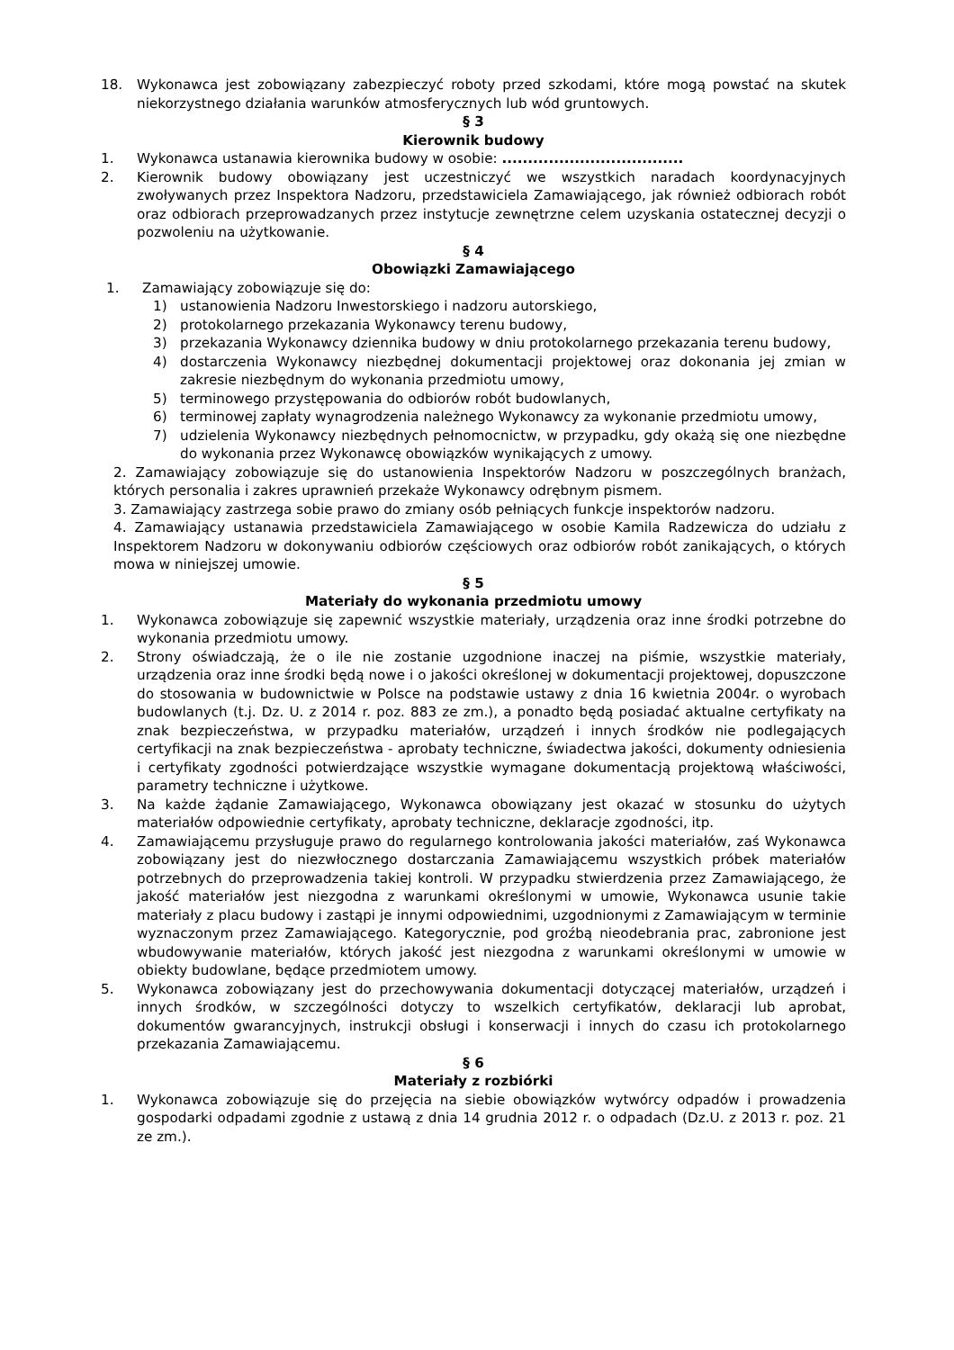18. Wykonawca jest zobowiązany zabezpieczyć roboty przed szkodami, które mogą powstać na skutek niekorzystnego działania warunków atmosferycznych lub wód gruntowych.
§ 3
Kierownik budowy
1. Wykonawca ustanawia kierownika budowy w osobie: ...................................
2. Kierownik budowy obowiązany jest uczestniczyć we wszystkich naradach koordynacyjnych zwoływanych przez Inspektora Nadzoru, przedstawiciela Zamawiającego, jak również odbiorach robót oraz odbiorach przeprowadzanych przez instytucje zewnętrzne celem uzyskania ostatecznej decyzji o pozwoleniu na użytkowanie.
§ 4
Obowiązki Zamawiającego
1. Zamawiający zobowiązuje się do:
1) ustanowienia Nadzoru Inwestorskiego i nadzoru autorskiego,
2) protokolarnego przekazania Wykonawcy terenu budowy,
3) przekazania Wykonawcy dziennika budowy w dniu protokolarnego przekazania terenu budowy,
4) dostarczenia Wykonawcy niezbędnej dokumentacji projektowej oraz dokonania jej zmian w zakresie niezbędnym do wykonania przedmiotu umowy,
5) terminowego przystępowania do odbiorów robót budowlanych,
6) terminowej zapłaty wynagrodzenia należnego Wykonawcy za wykonanie przedmiotu umowy,
7) udzielenia Wykonawcy niezbędnych pełnomocnictw, w przypadku, gdy okażą się one niezbędne do wykonania przez Wykonawcę obowiązków wynikających z umowy.
2. Zamawiający zobowiązuje się do ustanowienia Inspektorów Nadzoru w poszczególnych branżach, których personalia i zakres uprawnień przekaże Wykonawcy odrębnym pismem.
3. Zamawiający zastrzega sobie prawo do zmiany osób pełniących funkcje inspektorów nadzoru.
4. Zamawiający ustanawia przedstawiciela Zamawiającego w osobie Kamila Radzewicza do udziału z Inspektorem Nadzoru w dokonywaniu odbiorów częściowych oraz odbiorów robót zanikających, o których mowa w niniejszej umowie.
§ 5
Materiały do wykonania przedmiotu umowy
1. Wykonawca zobowiązuje się zapewnić wszystkie materiały, urządzenia oraz inne środki potrzebne do wykonania przedmiotu umowy.
2. Strony oświadczają, że o ile nie zostanie uzgodnione inaczej na piśmie, wszystkie materiały, urządzenia oraz inne środki będą nowe i o jakości określonej w dokumentacji projektowej, dopuszczone do stosowania w budownictwie w Polsce na podstawie ustawy z dnia 16 kwietnia 2004r. o wyrobach budowlanych (t.j. Dz. U. z 2014 r. poz. 883 ze zm.), a ponadto będą posiadać aktualne certyfikaty na znak bezpieczeństwa, w przypadku materiałów, urządzeń i innych środków nie podlegających certyfikacji na znak bezpieczeństwa - aprobaty techniczne, świadectwa jakości, dokumenty odniesienia i certyfikaty zgodności potwierdzające wszystkie wymagane dokumentacją projektową właściwości, parametry techniczne i użytkowe.
3. Na każde żądanie Zamawiającego, Wykonawca obowiązany jest okazać w stosunku do użytych materiałów odpowiednie certyfikaty, aprobaty techniczne, deklaracje zgodności, itp.
4. Zamawiającemu przysługuje prawo do regularnego kontrolowania jakości materiałów, zaś Wykonawca zobowiązany jest do niezwłocznego dostarczania Zamawiającemu wszystkich próbek materiałów potrzebnych do przeprowadzenia takiej kontroli. W przypadku stwierdzenia przez Zamawiającego, że jakość materiałów jest niezgodna z warunkami określonymi w umowie, Wykonawca usunie takie materiały z placu budowy i zastąpi je innymi odpowiednimi, uzgodnionymi z Zamawiającym w terminie wyznaczonym przez Zamawiającego. Kategorycznie, pod groźbą nieodebrania prac, zabronione jest wbudowywanie materiałów, których jakość jest niezgodna z warunkami określonymi w umowie w obiekty budowlane, będące przedmiotem umowy.
5. Wykonawca zobowiązany jest do przechowywania dokumentacji dotyczącej materiałów, urządzeń i innych środków, w szczególności dotyczy to wszelkich certyfikatów, deklaracji lub aprobat, dokumentów gwarancyjnych, instrukcji obsługi i konserwacji i innych do czasu ich protokolarnego przekazania Zamawiającemu.
§ 6
Materiały z rozbiórki
1. Wykonawca zobowiązuje się do przejęcia na siebie obowiązków wytwórcy odpadów i prowadzenia gospodarki odpadami zgodnie z ustawą z dnia 14 grudnia 2012 r. o odpadach (Dz.U. z 2013 r. poz. 21 ze zm.).